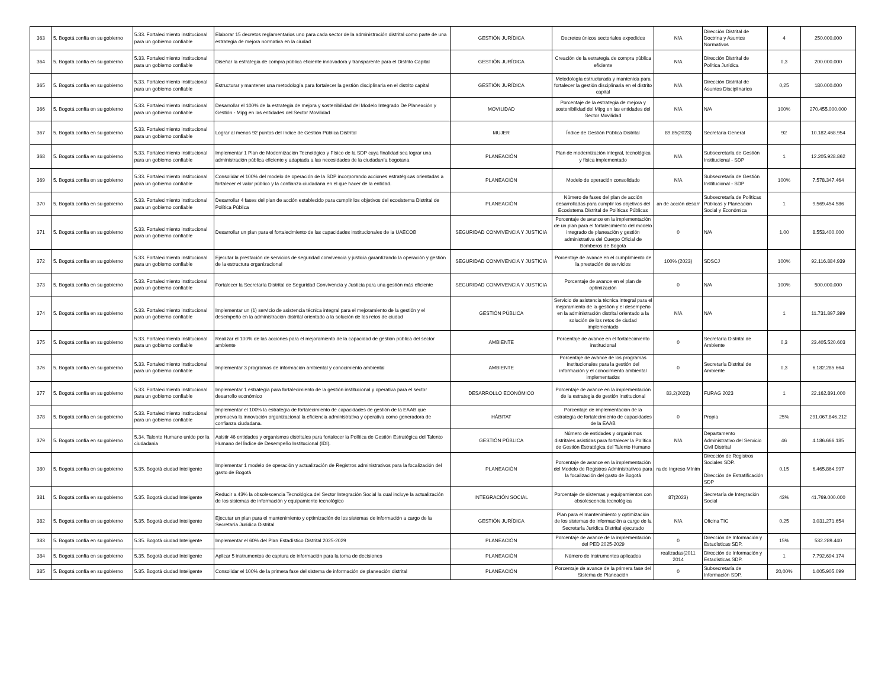| 363 | 5. Bogotá confía en su gobierno | 5.33. Fortalecimiento institucional para un gobierno confiable | Elaborar 15 decretos reglamentarios uno para cada sector de la administración distrital como parte de una estrategia de mejora normativa en la ciudad | GESTIÓN JURÍDICA | Decretos únicos sectoriales expedidos | N/A | Dirección Distrital de Doctrina y Asuntos Normativos | 4 | 250.000.000 |
| 364 | 5. Bogotá confía en su gobierno | 5.33. Fortalecimiento institucional para un gobierno confiable | Diseñar la estrategia de compra pública eficiente innovadora y transparente para el Distrito Capital | GESTIÓN JURÍDICA | Creación de la estrategia de compra pública eficiente | N/A | Dirección Distrital de Política Jurídica | 0,3 | 200.000.000 |
| 365 | 5. Bogotá confía en su gobierno | 5.33. Fortalecimiento institucional para un gobierno confiable | Estructurar y mantener una metodología para fortalecer la gestión disciplinaria en el distrito capital | GESTIÓN JURÍDICA | Metodología estructurada y mantenida para fortalecer la gestión disciplinaria en el distrito capital | N/A | Dirección Distrital de Asuntos Disciplinarios | 0,25 | 180.000.000 |
| 366 | 5. Bogotá confía en su gobierno | 5.33. Fortalecimiento institucional para un gobierno confiable | Desarrollar el 100% de la estrategia de mejora y sostenibilidad del Modelo Integrado De Planeación y Gestión - Mipg en las entidades del Sector Movilidad | MOVILIDAD | Porcentaje de la estrategia de mejora y sostenibilidad del Mipg en las entidades del Sector Movilidad | N/A | N/A | 100% | 270.455.000.000 |
| 367 | 5. Bogotá confía en su gobierno | 5.33. Fortalecimiento institucional para un gobierno confiable | Lograr al menos 92 puntos del índice de Gestión Pública Distrital | MUJER | Índice de Gestión Pública Distrital | 89.85(2023) | Secretaria General | 92 | 10.182.468.954 |
| 368 | 5. Bogotá confía en su gobierno | 5.33. Fortalecimiento institucional para un gobierno confiable | Implementar 1 Plan de Modernización Tecnológico y Físico de la SDP cuya finalidad sea lograr una administración pública eficiente y adaptada a las necesidades de la ciudadanía bogotana | PLANEACIÓN | Plan de modernización integral, tecnológica y física implementado | N/A | Subsecretaría de Gestión Institucional - SDP | 1 | 12.205.928.862 |
| 369 | 5. Bogotá confía en su gobierno | 5.33. Fortalecimiento institucional para un gobierno confiable | Consolidar el 100% del modelo de operación de la SDP incorporando acciones estratégicas orientadas a fortalecer el valor público y la confianza ciudadana en el que hacer de la entidad. | PLANEACIÓN | Modelo de operación consolidado | N/A | Subsecretaría de Gestión Institucional - SDP | 100% | 7.578.347.464 |
| 370 | 5. Bogotá confía en su gobierno | 5.33. Fortalecimiento institucional para un gobierno confiable | Desarrollar 4 fases del plan de acción establecido para cumplir los objetivos del ecosistema Distrital de Política Pública | PLANEACIÓN | Número de fases del plan de acción desarrolladas para cumplir los objetivos del Ecosistema Distrital de Políticas Públicas | an de acción desarr | Subsecretaría de Políticas Públicas y Planeación Social y Económica | 1 | 9.569.454.586 |
| 371 | 5. Bogotá confía en su gobierno | 5.33. Fortalecimiento institucional para un gobierno confiable | Desarrollar un plan para el fortalecimiento de las capacidades institucionales de la UAECOB | SEGURIDAD CONVIVENCIA Y JUSTICIA | Porcentaje de avance en la implementación de un plan para el fortalecimiento del modelo integrado de planeación y gestión administrativa del Cuerpo Oficial de Bomberos de Bogotá | 0 | N/A | 1,00 | 8.553.400.000 |
| 372 | 5. Bogotá confía en su gobierno | 5.33. Fortalecimiento institucional para un gobierno confiable | Ejecutar la prestación de servicios de seguridad convivencia y justicia garantizando la operación y gestión de la estructura organizacional | SEGURIDAD CONVIVENCIA Y JUSTICIA | Porcentaje de avance en el cumplimiento de la prestación de servicios | 100% (2023) | SDSCJ | 100% | 92.116.884.939 |
| 373 | 5. Bogotá confía en su gobierno | 5.33. Fortalecimiento institucional para un gobierno confiable | Fortalecer la Secretaría Distrital de Seguridad Convivencia y Justicia para una gestión más eficiente | SEGURIDAD CONVIVENCIA Y JUSTICIA | Porcentaje de avance en el plan de optimización | 0 | N/A | 100% | 500.000.000 |
| 374 | 5. Bogotá confía en su gobierno | 5.33. Fortalecimiento institucional para un gobierno confiable | Implementar un (1) servicio de asistencia técnica integral para el mejoramiento de la gestión y el desempeño en la administración distrital orientado a la solución de los retos de ciudad | GESTIÓN PÚBLICA | Servicio de asistencia técnica integral para el mejoramiento de la gestión y el desempeño en la administración distrital orientado a la solución de los retos de ciudad implementado | N/A | N/A | 1 | 11.731.897.399 |
| 375 | 5. Bogotá confía en su gobierno | 5.33. Fortalecimiento institucional para un gobierno confiable | Realizar el 100% de las acciones para el mejoramiento de la capacidad de gestión pública del sector ambiente | AMBIENTE | Porcentaje de avance en el fortalecimiento institucional | 0 | Secretaría Distrital de Ambiente | 0,3 | 23.405.520.603 |
| 376 | 5. Bogotá confía en su gobierno | 5.33. Fortalecimiento institucional para un gobierno confiable | Implementar 3 programas de información ambiental y conocimiento ambiental | AMBIENTE | Porcentaje de avance de los programas institucionales para la gestión del información y el conocimiento ambiental implementados | 0 | Secretaría Distrital de Ambiente | 0,3 | 6.182.285.664 |
| 377 | 5. Bogotá confía en su gobierno | 5.33. Fortalecimiento institucional para un gobierno confiable | Implementar 1 estrategia para fortalecimiento de la gestión institucional y operativa para el sector desarrollo económico | DESARROLLO ECONÓMICO | Porcentaje de avance en la implementación de la estrategia de gestión institucional | 83,2(2023) | FURAG 2023 | 1 | 22.162.891.000 |
| 378 | 5. Bogotá confía en su gobierno | 5.33. Fortalecimiento institucional para un gobierno confiable | Implementar el 100% la estrategia de fortalecimiento de capacidades de gestión de la EAAB que promueva la innovación organizacional la eficiencia administrativa y operativa como generadora de confianza ciudadana. | HÁBITAT | Porcentaje de implementación de la estrategia de fortalecimiento de capacidades de la EAAB | 0 | Propia | 25% | 291.067.846.212 |
| 379 | 5. Bogotá confía en su gobierno | 5.34. Talento Humano unido por la ciudadania | Asistir 46 entidades y organismos distritales para fortalecer la Política de Gestión Estratégica del Talento Humano del Índice de Desempeño Institucional (IDI). | GESTIÓN PÚBLICA | Número de entidades y organismos distritales asistidas para fortalecer la Política de Gestión Estratégica del Talento Humano | N/A | Departamento Administrativo del Servicio Civil Distrital | 46 | 4.186.666.185 |
| 380 | 5. Bogotá confía en su gobierno | 5.35. Bogotá ciudad Inteligente | Implementar 1 modelo de operación y actualización de Registros administrativos para la focalización del gasto de Bogotá | PLANEACIÓN | Porcentaje de avance en la implementación del Modelo de Registros Administrativos para la focalización del gasto de Bogotá | ra de Ingreso Mínim | Dirección de Registros Sociales SDP. Dirección de Estratificación SDP | 0,15 | 6.465.864.997 |
| 381 | 5. Bogotá confía en su gobierno | 5.35. Bogotá ciudad Inteligente | Reducir a 43% la obsolescencia Tecnológica del Sector Integración Social la cual incluye la actualización de los sistemas de información y equipamiento tecnológico | INTEGRACIÓN SOCIAL | Porcentaje de sistemas y equipamientos con obsolescencia tecnológica | 87(2023) | Secretaría de Integración Social | 43% | 41.769.000.000 |
| 382 | 5. Bogotá confía en su gobierno | 5.35. Bogotá ciudad Inteligente | Ejecutar un plan para el mantenimiento y optimización de los sistemas de información a cargo de la Secretaría Jurídica Distrital | GESTIÓN JURÍDICA | Plan para el mantenimiento y optimización de los sistemas de información a cargo de la Secretaría Jurídica Distrital ejecutado | N/A | Oficina TIC | 0,25 | 3.031.271.654 |
| 383 | 5. Bogotá confía en su gobierno | 5.35. Bogotá ciudad Inteligente | Implementar el 60% del Plan Estadístico Distrital 2025-2029 | PLANEACIÓN | Porcentaje de avance de la implementación del PED 2025-2029 | 0 | Dirección de Información y Estadísticas SDP. | 15% | 532.289.440 |
| 384 | 5. Bogotá confía en su gobierno | 5.35. Bogotá ciudad Inteligente | Aplicar 5 instrumentos de captura de información para la toma de decisiones | PLANEACIÓN | Número de instrumentos aplicados | realizadas(2011 2014 | Dirección de Información y Estadísticas SDP. | 1 | 7.792.694.174 |
| 385 | 5. Bogotá confía en su gobierno | 5.35. Bogotá ciudad Inteligente | Consolidar el 100% de la primera fase del sistema de información de planeación distrital | PLANEACIÓN | Porcentaje de avance de la primera fase del Sistema de Planeación | 0 | Subsecretaría de Información SDP. | 20,00% | 1.005.905.099 |